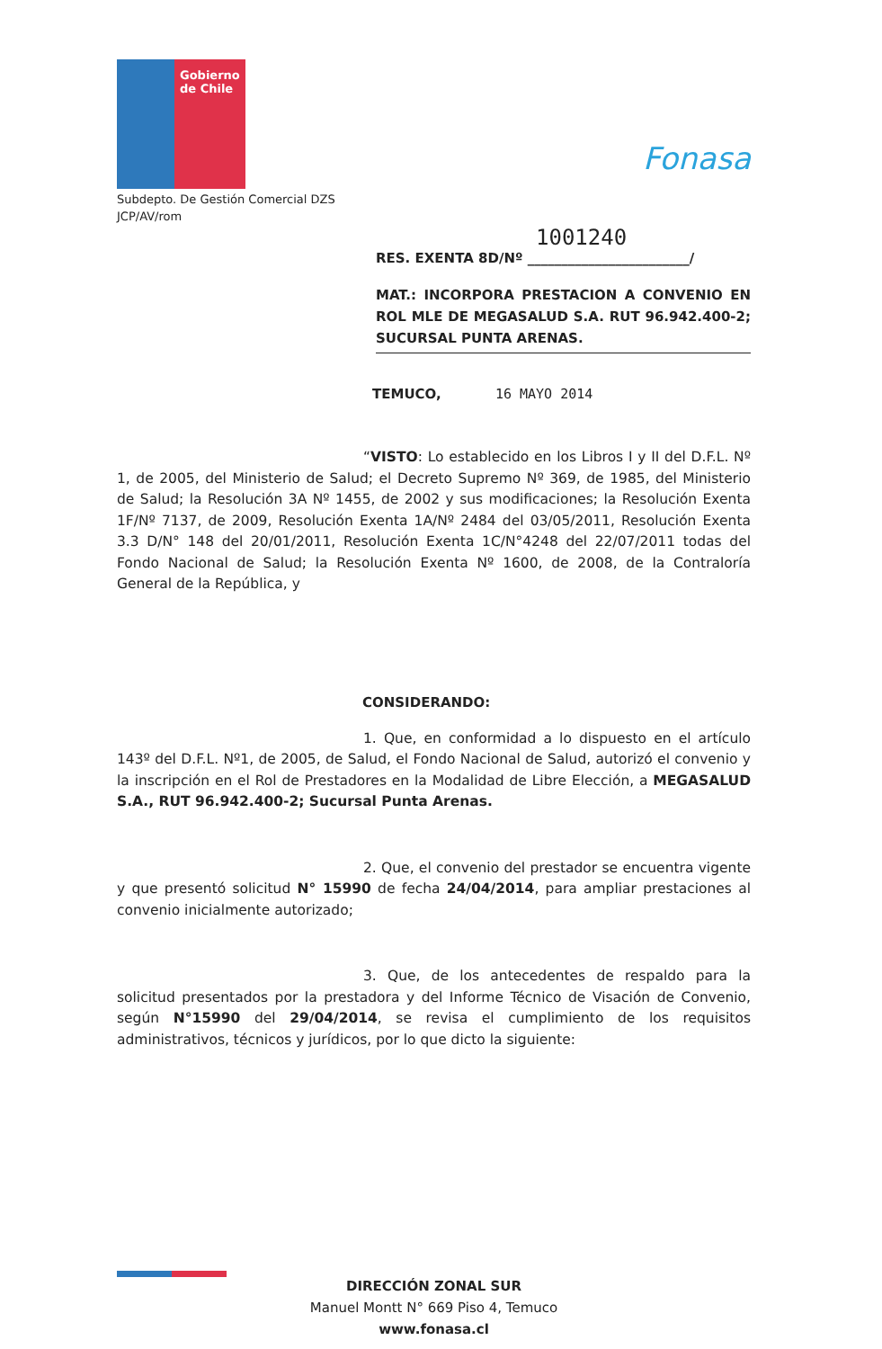Gobierno de Chile
Subdepto. De Gestión Comercial DZS
JCP/AV/rom
Fonasa
1001240
RES. EXENTA 8D/Nº ________________________/
MAT.: INCORPORA PRESTACION A CONVENIO EN ROL MLE DE MEGASALUD S.A. RUT 96.942.400-2; SUCURSAL PUNTA ARENAS.
TEMUCO, 16 MAYO 2014
“VISTO: Lo establecido en los Libros I y II del D.F.L. Nº 1, de 2005, del Ministerio de Salud; el Decreto Supremo Nº 369, de 1985, del Ministerio de Salud; la Resolución 3A Nº 1455, de 2002 y sus modificaciones; la Resolución Exenta 1F/Nº 7137, de 2009, Resolución Exenta 1A/Nº 2484 del 03/05/2011, Resolución Exenta 3.3 D/N° 148 del 20/01/2011, Resolución Exenta 1C/N°4248 del 22/07/2011 todas del Fondo Nacional de Salud; la Resolución Exenta Nº 1600, de 2008, de la Contraloría General de la República, y
CONSIDERANDO:
1. Que, en conformidad a lo dispuesto en el artículo 143º del D.F.L. Nº1, de 2005, de Salud, el Fondo Nacional de Salud, autorizó el convenio y la inscripción en el Rol de Prestadores en la Modalidad de Libre Elección, a MEGASALUD S.A., RUT 96.942.400-2; Sucursal Punta Arenas.
2. Que, el convenio del prestador se encuentra vigente y que presentó solicitud N° 15990 de fecha 24/04/2014, para ampliar prestaciones al convenio inicialmente autorizado;
3. Que, de los antecedentes de respaldo para la solicitud presentados por la prestadora y del Informe Técnico de Visación de Convenio, según N°15990 del 29/04/2014, se revisa el cumplimiento de los requisitos administrativos, técnicos y jurídicos, por lo que dicto la siguiente:
DIRECCIÓN ZONAL SUR
Manuel Montt N° 669 Piso 4, Temuco
www.fonasa.cl